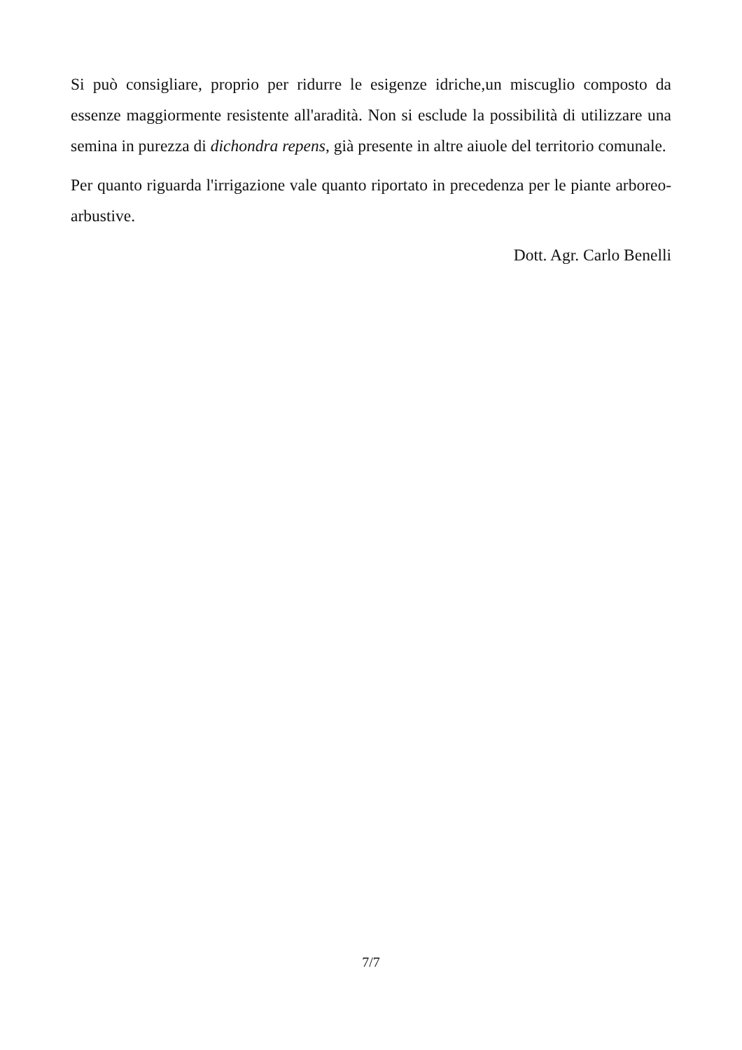Si può consigliare, proprio per ridurre le esigenze idriche,un miscuglio composto da essenze maggiormente resistente all'aradità. Non si esclude la possibilità di utilizzare una semina in purezza di dichondra repens, già presente in altre aiuole del territorio comunale.
Per quanto riguarda l'irrigazione vale quanto riportato in precedenza per le piante arboreo-arbustive.
Dott. Agr. Carlo Benelli
7/7